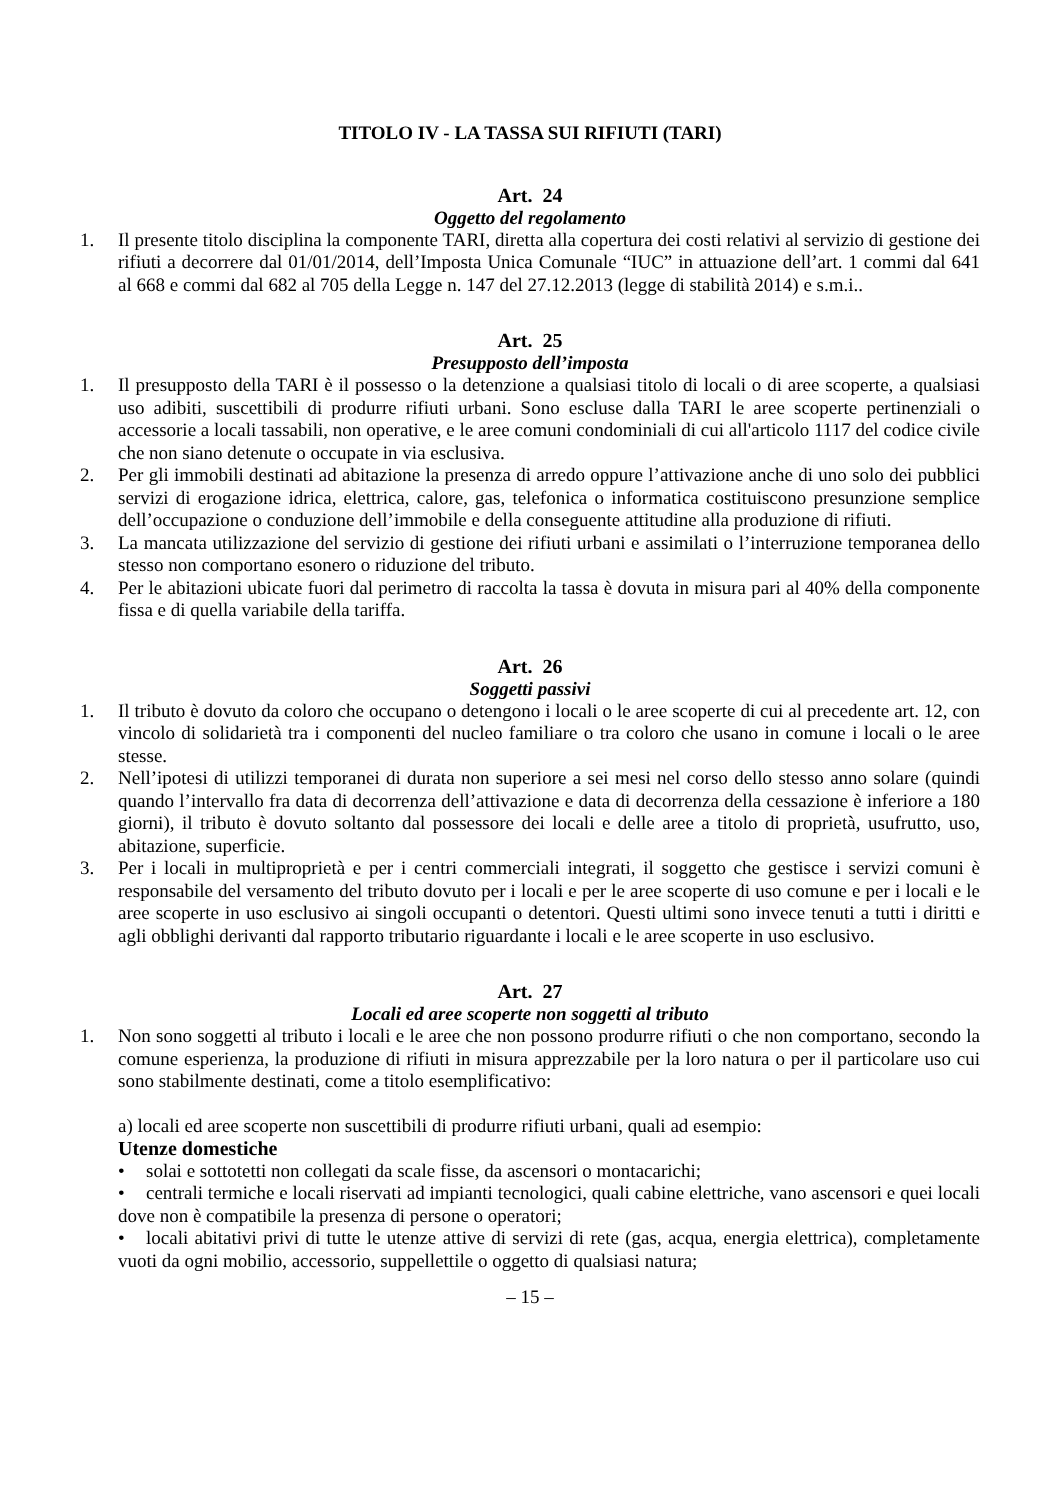TITOLO IV - LA TASSA SUI RIFIUTI (TARI)
Art. 24
Oggetto del regolamento
1. Il presente titolo disciplina la componente TARI, diretta alla copertura dei costi relativi al servizio di gestione dei rifiuti a decorrere dal 01/01/2014, dell’Imposta Unica Comunale “IUC” in attuazione dell’art. 1 commi dal 641 al 668 e commi dal 682 al 705 della Legge n. 147 del 27.12.2013 (legge di stabilità 2014) e s.m.i..
Art. 25
Presupposto dell’imposta
1. Il presupposto della TARI è il possesso o la detenzione a qualsiasi titolo di locali o di aree scoperte, a qualsiasi uso adibiti, suscettibili di produrre rifiuti urbani. Sono escluse dalla TARI le aree scoperte pertinenziali o accessorie a locali tassabili, non operative, e le aree comuni condominiali di cui all'articolo 1117 del codice civile che non siano detenute o occupate in via esclusiva.
2. Per gli immobili destinati ad abitazione la presenza di arredo oppure l’attivazione anche di uno solo dei pubblici servizi di erogazione idrica, elettrica, calore, gas, telefonica o informatica costituiscono presunzione semplice dell’occupazione o conduzione dell’immobile e della conseguente attitudine alla produzione di rifiuti.
3. La mancata utilizzazione del servizio di gestione dei rifiuti urbani e assimilati o l’interruzione temporanea dello stesso non comportano esonero o riduzione del tributo.
4. Per le abitazioni ubicate fuori dal perimetro di raccolta la tassa è dovuta in misura pari al 40% della componente fissa e di quella variabile della tariffa.
Art. 26
Soggetti passivi
1. Il tributo è dovuto da coloro che occupano o detengono i locali o le aree scoperte di cui al precedente art. 12, con vincolo di solidarietà tra i componenti del nucleo familiare o tra coloro che usano in comune i locali o le aree stesse.
2. Nell’ipotesi di utilizzi temporanei di durata non superiore a sei mesi nel corso dello stesso anno solare (quindi quando l’intervallo fra data di decorrenza dell’attivazione e data di decorrenza della cessazione è inferiore a 180 giorni), il tributo è dovuto soltanto dal possessore dei locali e delle aree a titolo di proprietà, usufrutto, uso, abitazione, superficie.
3. Per i locali in multiproprietà e per i centri commerciali integrati, il soggetto che gestisce i servizi comuni è responsabile del versamento del tributo dovuto per i locali e per le aree scoperte di uso comune e per i locali e le aree scoperte in uso esclusivo ai singoli occupanti o detentori. Questi ultimi sono invece tenuti a tutti i diritti e agli obblighi derivanti dal rapporto tributario riguardante i locali e le aree scoperte in uso esclusivo.
Art. 27
Locali ed aree scoperte non soggetti al tributo
1. Non sono soggetti al tributo i locali e le aree che non possono produrre rifiuti o che non comportano, secondo la comune esperienza, la produzione di rifiuti in misura apprezzabile per la loro natura o per il particolare uso cui sono stabilmente destinati, come a titolo esemplificativo:
a) locali ed aree scoperte non suscettibili di produrre rifiuti urbani, quali ad esempio:
Utenze domestiche
• solai e sottotetti non collegati da scale fisse, da ascensori o montacarichi;
• centrali termiche e locali riservati ad impianti tecnologici, quali cabine elettriche, vano ascensori e quei locali dove non è compatibile la presenza di persone o operatori;
• locali abitativi privi di tutte le utenze attive di servizi di rete (gas, acqua, energia elettrica), completamente vuoti da ogni mobilio, accessorio, suppellettile o oggetto di qualsiasi natura;
– 15 –